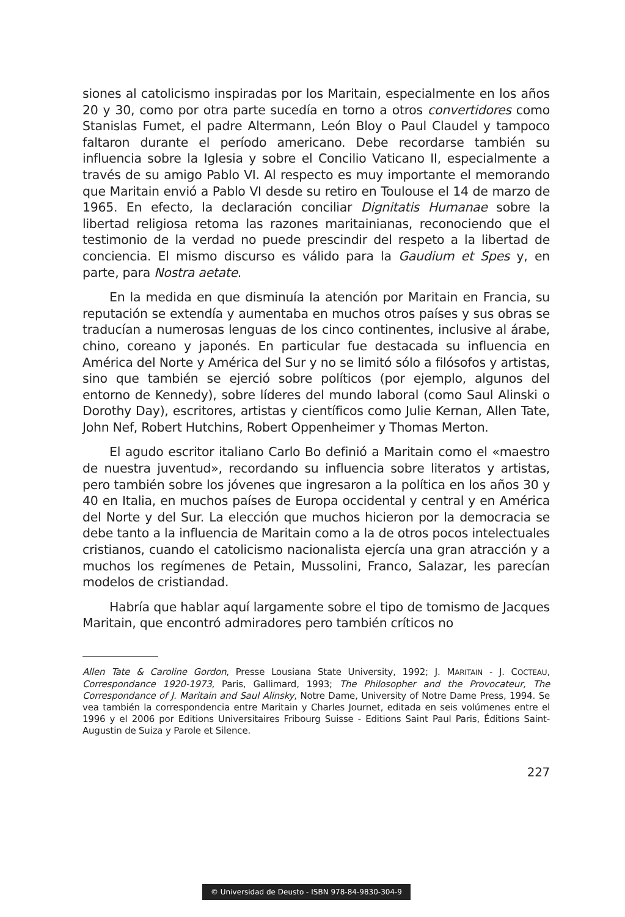siones al catolicismo inspiradas por los Maritain, especialmente en los años 20 y 30, como por otra parte sucedía en torno a otros convertidores como Stanislas Fumet, el padre Altermann, León Bloy o Paul Claudel y tampoco faltaron durante el período americano. Debe recordarse también su influencia sobre la Iglesia y sobre el Concilio Vaticano II, especialmente a través de su amigo Pablo VI. Al respecto es muy importante el memorando que Maritain envió a Pablo VI desde su retiro en Toulouse el 14 de marzo de 1965. En efecto, la declaración conciliar Dignitatis Humanae sobre la libertad religiosa retoma las razones maritainianas, reconociendo que el testimonio de la verdad no puede prescindir del respeto a la libertad de conciencia. El mismo discurso es válido para la Gaudium et Spes y, en parte, para Nostra aetate.
En la medida en que disminuía la atención por Maritain en Francia, su reputación se extendía y aumentaba en muchos otros países y sus obras se traducían a numerosas lenguas de los cinco continentes, inclusive al árabe, chino, coreano y japonés. En particular fue destacada su influencia en América del Norte y América del Sur y no se limitó sólo a filósofos y artistas, sino que también se ejerció sobre políticos (por ejemplo, algunos del entorno de Kennedy), sobre líderes del mundo laboral (como Saul Alinski o Dorothy Day), escritores, artistas y científicos como Julie Kernan, Allen Tate, John Nef, Robert Hutchins, Robert Oppenheimer y Thomas Merton.
El agudo escritor italiano Carlo Bo definió a Maritain como el «maestro de nuestra juventud», recordando su influencia sobre literatos y artistas, pero también sobre los jóvenes que ingresaron a la política en los años 30 y 40 en Italia, en muchos países de Europa occidental y central y en América del Norte y del Sur. La elección que muchos hicieron por la democracia se debe tanto a la influencia de Maritain como a la de otros pocos intelectuales cristianos, cuando el catolicismo nacionalista ejercía una gran atracción y a muchos los regímenes de Petain, Mussolini, Franco, Salazar, les parecían modelos de cristiandad.
Habría que hablar aquí largamente sobre el tipo de tomismo de Jacques Maritain, que encontró admiradores pero también críticos no
Allen Tate & Caroline Gordon, Presse Lousiana State University, 1992; J. MARITAIN - J. COCTEAU, Correspondance 1920-1973, Paris, Gallimard, 1993; The Philosopher and the Provocateur, The Correspondance of J. Maritain and Saul Alinsky, Notre Dame, University of Notre Dame Press, 1994. Se vea también la correspondencia entre Maritain y Charles Journet, editada en seis volúmenes entre el 1996 y el 2006 por Editions Universitaires Fribourg Suisse - Editions Saint Paul Paris, Éditions Saint-Augustin de Suiza y Parole et Silence.
227
© Universidad de Deusto - ISBN 978-84-9830-304-9